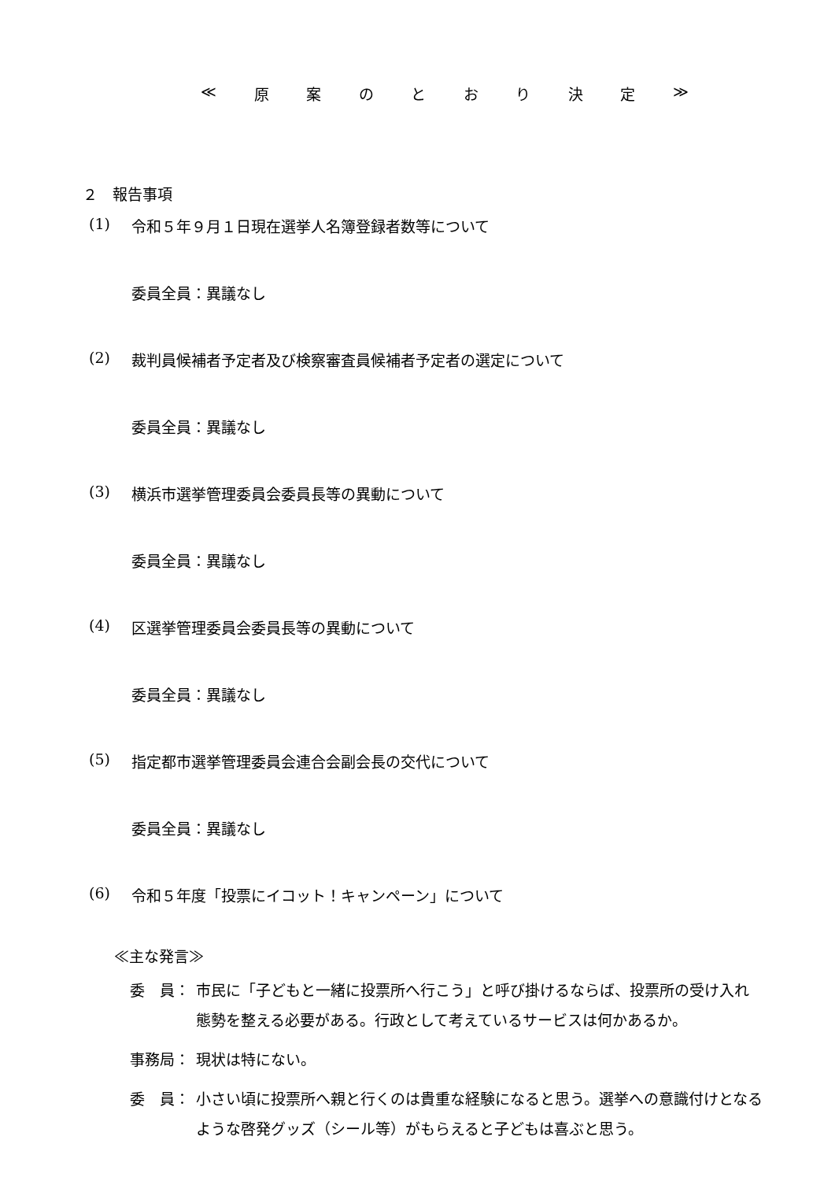≪ 原案のとおり決定 ≫
２　報告事項
(1) 令和５年９月１日現在選挙人名簿登録者数等について
委員全員：異議なし
(2) 裁判員候補者予定者及び検察審査員候補者予定者の選定について
委員全員：異議なし
(3) 横浜市選挙管理委員会委員長等の異動について
委員全員：異議なし
(4) 区選挙管理委員会委員長等の異動について
委員全員：異議なし
(5) 指定都市選挙管理委員会連合会副会長の交代について
委員全員：異議なし
(6) 令和５年度「投票にイコット！キャンペーン」について
≪主な発言≫
委　員： 市民に「子どもと一緒に投票所へ行こう」と呼び掛けるならば、投票所の受け入れ態勢を整える必要がある。行政として考えているサービスは何かあるか。
事務局： 現状は特にない。
委　員： 小さい頃に投票所へ親と行くのは貴重な経験になると思う。選挙への意識付けとなるような啓発グッズ（シール等）がもらえると子どもは喜ぶと思う。